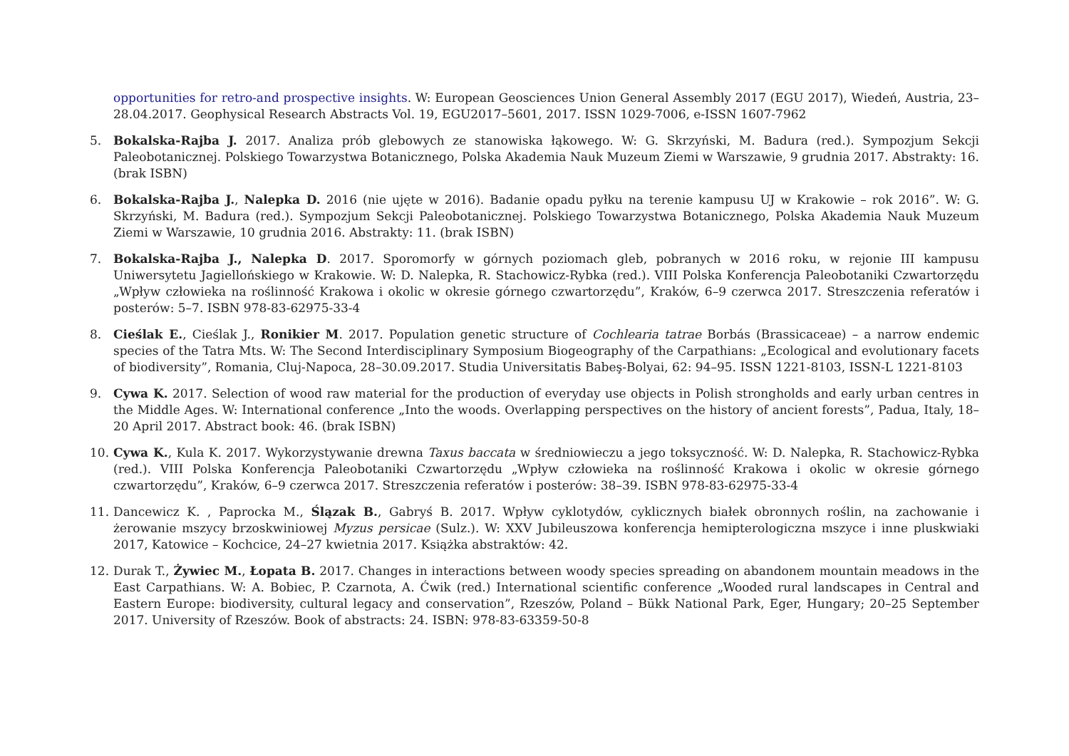opportunities for retro-and prospective insights. W: European Geosciences Union General Assembly 2017 (EGU 2017), Wiedeń, Austria, 23–28.04.2017. Geophysical Research Abstracts Vol. 19, EGU2017–5601, 2017. ISSN 1029-7006, e-ISSN 1607-7962
5. Bokalska-Rajba J. 2017. Analiza prób glebowych ze stanowiska łąkowego. W: G. Skrzyński, M. Badura (red.). Sympozjum Sekcji Paleobotanicznej. Polskiego Towarzystwa Botanicznego, Polska Akademia Nauk Muzeum Ziemi w Warszawie, 9 grudnia 2017. Abstrakty: 16. (brak ISBN)
6. Bokalska-Rajba J., Nalepka D. 2016 (nie ujęte w 2016). Badanie opadu pyłku na terenie kampusu UJ w Krakowie – rok 2016”. W: G. Skrzyński, M. Badura (red.). Sympozjum Sekcji Paleobotanicznej. Polskiego Towarzystwa Botanicznego, Polska Akademia Nauk Muzeum Ziemi w Warszawie, 10 grudnia 2016. Abstrakty: 11. (brak ISBN)
7. Bokalska-Rajba J., Nalepka D. 2017. Sporomorfy w górnych poziomach gleb, pobranych w 2016 roku, w rejonie III kampusu Uniwersytetu Jagiellońskiego w Krakowie. W: D. Nalepka, R. Stachowicz-Rybka (red.). VIII Polska Konferencja Paleobotaniki Czwartorzędu „Wpływ człowieka na roślinność Krakowa i okolic w okresie górnego czwartorzędu”, Kraków, 6–9 czerwca 2017. Streszczenia referatów i posterów: 5–7. ISBN 978-83-62975-33-4
8. Cieślak E., Cieślak J., Ronikier M. 2017. Population genetic structure of Cochlearia tatrae Borbás (Brassicaceae) – a narrow endemic species of the Tatra Mts. W: The Second Interdisciplinary Symposium Biogeography of the Carpathians: „Ecological and evolutionary facets of biodiversity”, Romania, Cluj-Napoca, 28–30.09.2017. Studia Universitatis Babeş-Bolyai, 62: 94–95. ISSN 1221-8103, ISSN-L 1221-8103
9. Cywa K. 2017. Selection of wood raw material for the production of everyday use objects in Polish strongholds and early urban centres in the Middle Ages. W: International conference „Into the woods. Overlapping perspectives on the history of ancient forests”, Padua, Italy, 18–20 April 2017. Abstract book: 46. (brak ISBN)
10. Cywa K., Kula K. 2017. Wykorzystywanie drewna Taxus baccata w średniowieczu a jego toksyczność. W: D. Nalepka, R. Stachowicz-Rybka (red.). VIII Polska Konferencja Paleobotaniki Czwartorzędu „Wpływ człowieka na roślinność Krakowa i okolic w okresie górnego czwartorzędu”, Kraków, 6–9 czerwca 2017. Streszczenia referatów i posterów: 38–39. ISBN 978-83-62975-33-4
11. Dancewicz K. , Paprocka M., Ślązak B., Gabryś B. 2017. Wpływ cyklotydów, cyklicznych białek obronnych roślin, na zachowanie i żerowanie mszycy brzoskwiniowej Myzus persicae (Sulz.). W: XXV Jubileuszowa konferencja hemipterologiczna mszyce i inne pluskwiaki 2017, Katowice – Kochcice, 24–27 kwietnia 2017. Książka abstraktów: 42.
12. Durak T., Żywiec M., Łopata B. 2017. Changes in interactions between woody species spreading on abandonem mountain meadows in the East Carpathians. W: A. Bobiec, P. Czarnota, A. Ćwik (red.) International scientific conference „Wooded rural landscapes in Central and Eastern Europe: biodiversity, cultural legacy and conservation”, Rzeszów, Poland – Bükk National Park, Eger, Hungary; 20–25 September 2017. University of Rzeszów. Book of abstracts: 24. ISBN: 978-83-63359-50-8